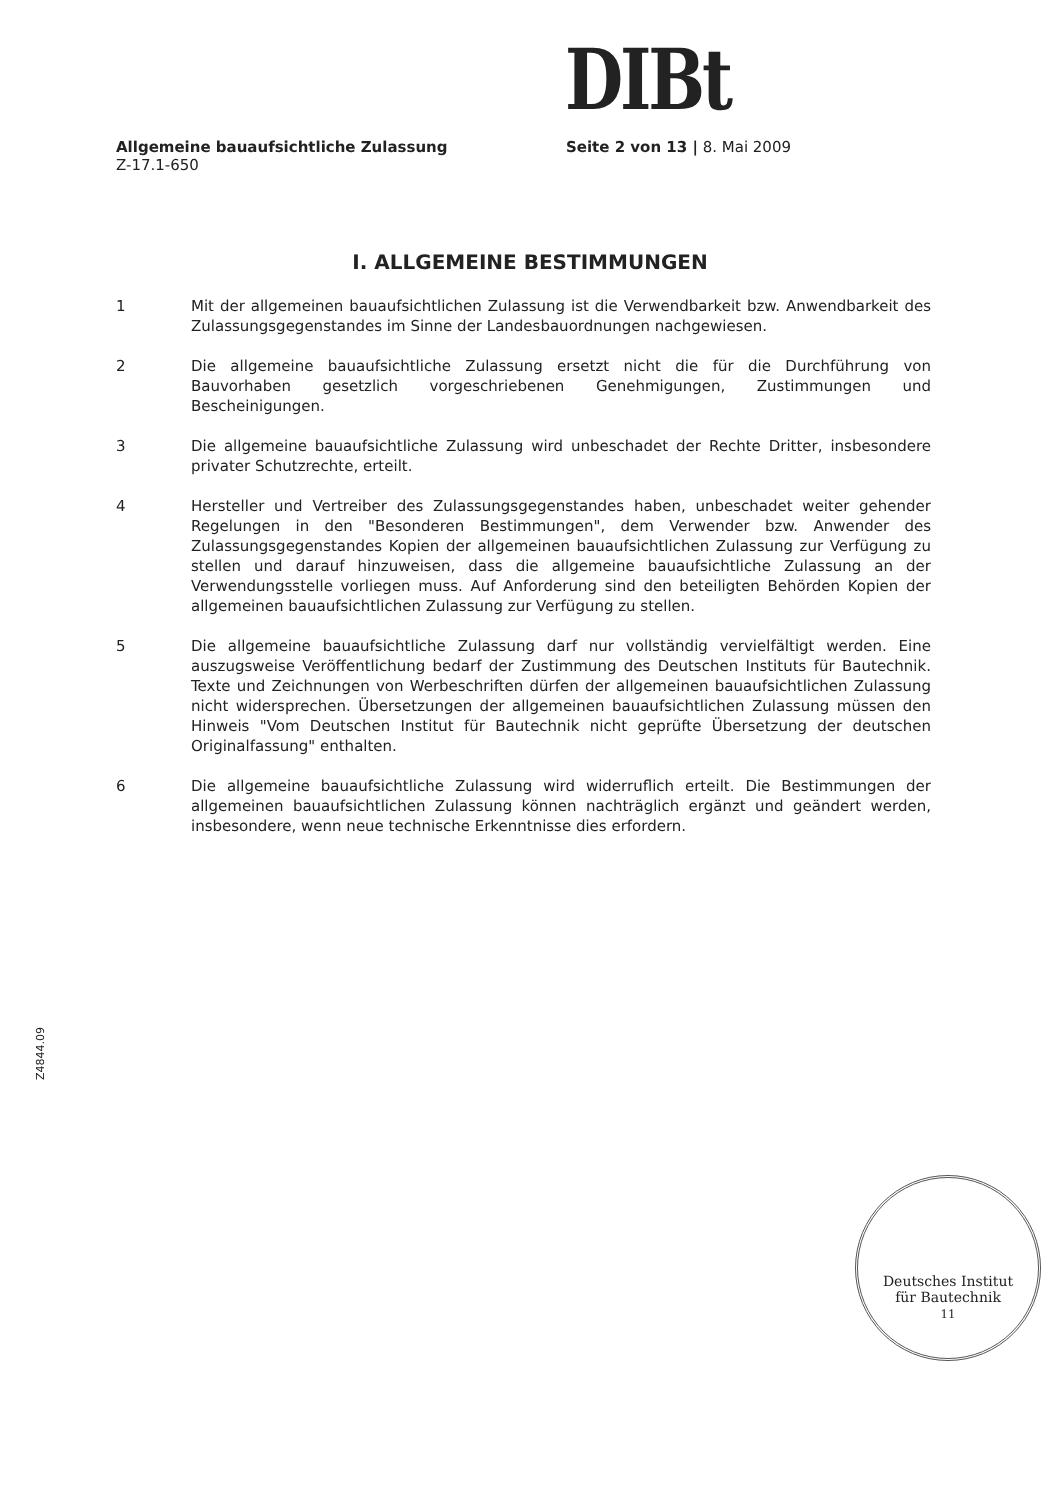DIBt
Allgemeine bauaufsichtliche Zulassung
Z-17.1-650
Seite 2 von 13 | 8. Mai 2009
I. ALLGEMEINE BESTIMMUNGEN
1 Mit der allgemeinen bauaufsichtlichen Zulassung ist die Verwendbarkeit bzw. Anwendbarkeit des Zulassungsgegenstandes im Sinne der Landesbauordnungen nachgewiesen.
2 Die allgemeine bauaufsichtliche Zulassung ersetzt nicht die für die Durchführung von Bauvorhaben gesetzlich vorgeschriebenen Genehmigungen, Zustimmungen und Bescheinigungen.
3 Die allgemeine bauaufsichtliche Zulassung wird unbeschadet der Rechte Dritter, insbesondere privater Schutzrechte, erteilt.
4 Hersteller und Vertreiber des Zulassungsgegenstandes haben, unbeschadet weiter gehender Regelungen in den "Besonderen Bestimmungen", dem Verwender bzw. Anwender des Zulassungsgegenstandes Kopien der allgemeinen bauaufsichtlichen Zulassung zur Verfügung zu stellen und darauf hinzuweisen, dass die allgemeine bauaufsichtliche Zulassung an der Verwendungsstelle vorliegen muss. Auf Anforderung sind den beteiligten Behörden Kopien der allgemeinen bauaufsichtlichen Zulassung zur Verfügung zu stellen.
5 Die allgemeine bauaufsichtliche Zulassung darf nur vollständig vervielfältigt werden. Eine auszugsweise Veröffentlichung bedarf der Zustimmung des Deutschen Instituts für Bautechnik. Texte und Zeichnungen von Werbeschriften dürfen der allgemeinen bauaufsichtlichen Zulassung nicht widersprechen. Übersetzungen der allgemeinen bauaufsichtlichen Zulassung müssen den Hinweis "Vom Deutschen Institut für Bautechnik nicht geprüfte Übersetzung der deutschen Originalfassung" enthalten.
6 Die allgemeine bauaufsichtliche Zulassung wird widerruflich erteilt. Die Bestimmungen der allgemeinen bauaufsichtlichen Zulassung können nachträglich ergänzt und geändert werden, insbesondere, wenn neue technische Erkenntnisse dies erfordern.
Z4844.09
Deutsches Institut
für Bautechnik
11